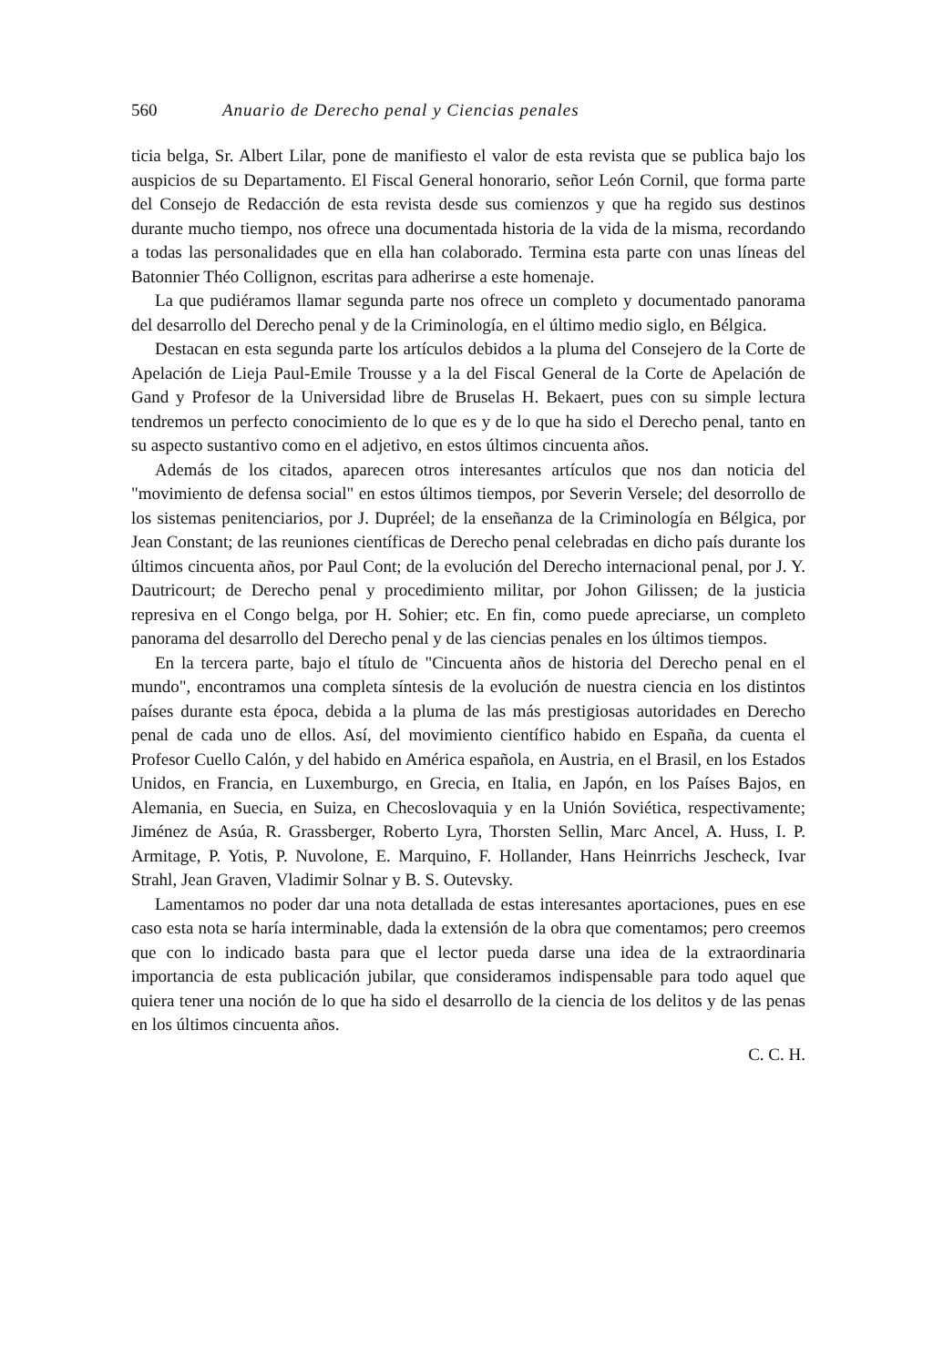560 Anuario de Derecho penal y Ciencias penales
ticia belga, Sr. Albert Lilar, pone de manifiesto el valor de esta revista que se publica bajo los auspicios de su Departamento. El Fiscal General honorario, señor León Cornil, que forma parte del Consejo de Redacción de esta revista desde sus comienzos y que ha regido sus destinos durante mucho tiempo, nos ofrece una documentada historia de la vida de la misma, recordando a todas las personalidades que en ella han colaborado. Termina esta parte con unas líneas del Batonnier Théo Collignon, escritas para adherirse a este homenaje.
La que pudiéramos llamar segunda parte nos ofrece un completo y documentado panorama del desarrollo del Derecho penal y de la Criminología, en el último medio siglo, en Bélgica.
Destacan en esta segunda parte los artículos debidos a la pluma del Consejero de la Corte de Apelación de Lieja Paul-Emile Trousse y a la del Fiscal General de la Corte de Apelación de Gand y Profesor de la Universidad libre de Bruselas H. Bekaert, pues con su simple lectura tendremos un perfecto conocimiento de lo que es y de lo que ha sido el Derecho penal, tanto en su aspecto sustantivo como en el adjetivo, en estos últimos cincuenta años.
Además de los citados, aparecen otros interesantes artículos que nos dan noticia del "movimiento de defensa social" en estos últimos tiempos, por Severin Versele; del desorrollo de los sistemas penitenciarios, por J. Dupréel; de la enseñanza de la Criminología en Bélgica, por Jean Constant; de las reuniones científicas de Derecho penal celebradas en dicho país durante los últimos cincuenta años, por Paul Cont; de la evolución del Derecho internacional penal, por J. Y. Dautricourt; de Derecho penal y procedimiento militar, por Johon Gilissen; de la justicia represiva en el Congo belga, por H. Sohier; etc. En fin, como puede apreciarse, un completo panorama del desarrollo del Derecho penal y de las ciencias penales en los últimos tiempos.
En la tercera parte, bajo el título de "Cincuenta años de historia del Derecho penal en el mundo", encontramos una completa síntesis de la evolución de nuestra ciencia en los distintos países durante esta época, debida a la pluma de las más prestigiosas autoridades en Derecho penal de cada uno de ellos. Así, del movimiento científico habido en España, da cuenta el Profesor Cuello Calón, y del habido en América española, en Austria, en el Brasil, en los Estados Unidos, en Francia, en Luxemburgo, en Grecia, en Italia, en Japón, en los Países Bajos, en Alemania, en Suecia, en Suiza, en Checoslovaquia y en la Unión Soviética, respectivamente; Jiménez de Asúa, R. Grassberger, Roberto Lyra, Thorsten Sellin, Marc Ancel, A. Huss, I. P. Armitage, P. Yotis, P. Nuvolone, E. Marquino, F. Hollander, Hans Heinrrichs Jescheck, Ivar Strahl, Jean Graven, Vladimir Solnar y B. S. Outevsky.
Lamentamos no poder dar una nota detallada de estas interesantes aportaciones, pues en ese caso esta nota se haría interminable, dada la extensión de la obra que comentamos; pero creemos que con lo indicado basta para que el lector pueda darse una idea de la extraordinaria importancia de esta publicación jubilar, que consideramos indispensable para todo aquel que quiera tener una noción de lo que ha sido el desarrollo de la ciencia de los delitos y de las penas en los últimos cincuenta años.
C. C. H.